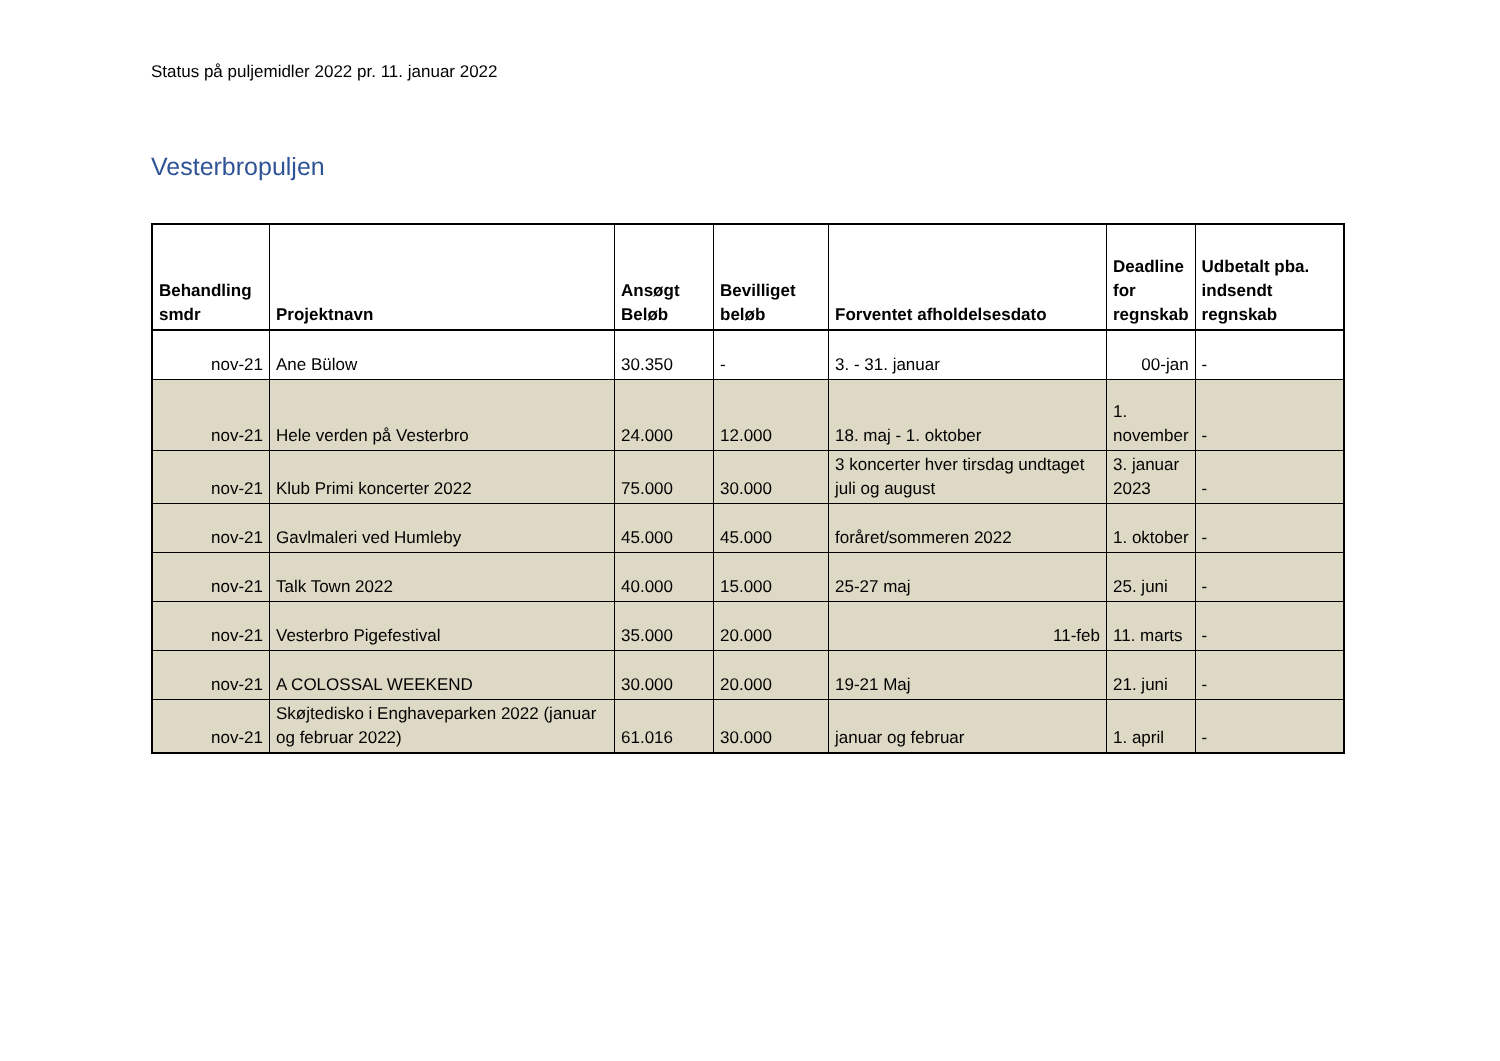Status på puljemidler 2022 pr. 11. januar 2022
Vesterbropuljen
| Behandling smdr | Projektnavn | Ansøgt Beløb | Bevilliget beløb | Forventet afholdelsesdato | Deadline for regnskab | Udbetalt pba. indsendt regnskab |
| --- | --- | --- | --- | --- | --- | --- |
| nov-21 | Ane Bülow | 30.350 | - | 3. - 31. januar | 00-jan | - |
| nov-21 | Hele verden på Vesterbro | 24.000 | 12.000 | 18. maj - 1. oktober | 1. november | - |
| nov-21 | Klub Primi koncerter 2022 | 75.000 | 30.000 | 3 koncerter hver tirsdag undtaget juli og august | 3. januar 2023 | - |
| nov-21 | Gavlmaleri ved Humleby | 45.000 | 45.000 | foråret/sommeren 2022 | 1. oktober | - |
| nov-21 | Talk Town 2022 | 40.000 | 15.000 | 25-27 maj | 25. juni | - |
| nov-21 | Vesterbro Pigefestival | 35.000 | 20.000 | 11-feb | 11. marts | - |
| nov-21 | A COLOSSAL WEEKEND | 30.000 | 20.000 | 19-21 Maj | 21. juni | - |
| nov-21 | Skøjtedisko i Enghaveparken 2022 (januar og februar 2022) | 61.016 | 30.000 | januar og februar | 1. april | - |